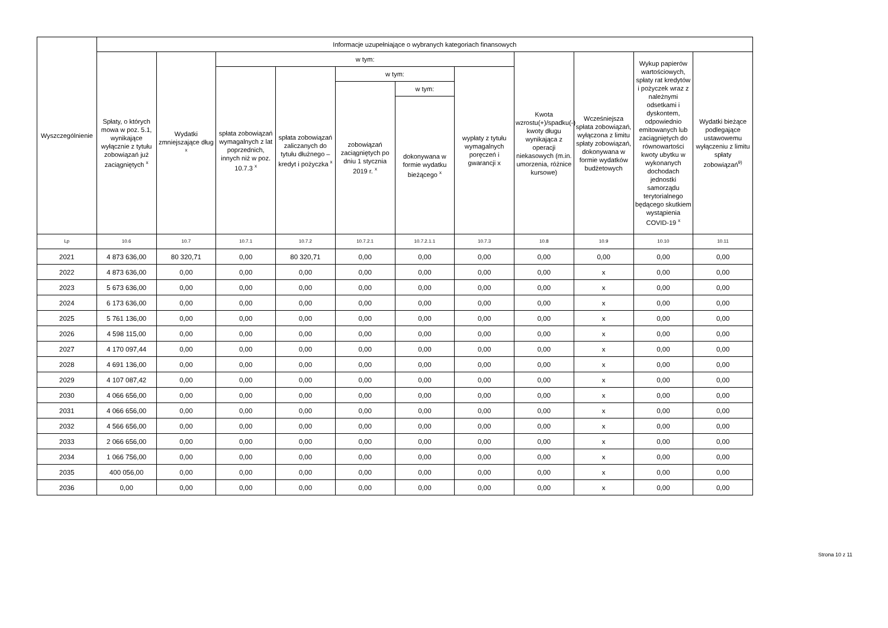| Wyszczególnienie | Informacje uzupełniające o wybranych kategoriach finansowych | | | | | | | | | | |
| --- | --- | --- | --- | --- | --- | --- | --- | --- | --- | --- | --- |
| | Spłaty, o których mowa w poz. 5.1, wynikające wyłącznie z tytułu zobowiązań już zaciągniętych <sup>x</sup> | Wydatki zmniejszające dług <sup>x</sup> | w tym: | | | | | Kwota wzrostu(+)/spadku(-) kwoty długu wynikająca z operacji niekasowych (m.in. umorzenia, różnice kursowe) | Wcześniejsza spłata zobowiązań, wyłączona z limitu spłaty zobowiązań, dokonywana w formie wydatków budżetowych | Wykup papierów wartościowych, spłaty rat kredytów i pożyczek wraz z należnymi odsetkami i dyskontem, odpowiednio emitowanych lub zaciągniętych do równowartości kwoty ubytku w wykonanych dochodach jednostki samorządu terytorialnego będącego skutkiem wystąpienia COVID-19 <sup>x</sup> | Wydatki bieżące podlegające ustawowemu wyłączeniu z limitu spłaty zobowiązań<sup>9)</sup> |
| | | | spłata zobowiązań wymagalnych z lat poprzednich, innych niż w poz. 10.7.3 <sup>x</sup> | spłata zobowiązań zaliczanych do tytułu dłużnego – kredyt i pożyczka <sup>x</sup> | w tym: | | wypłaty z tytułu wymagalnych poręczeń i gwarancji x | | | | |
| | | | | | zobowiązań zaciągniętych po dniu 1 stycznia 2019 r. <sup>x</sup> | w tym: | | | | | |
| | | | | | | dokonywana w formie wydatku bieżącego <sup>x</sup> | | | | | |
| Lp | 10.6 | 10.7 | 10.7.1 | 10.7.2 | 10.7.2.1 | 10.7.2.1.1 | 10.7.3 | 10.8 | 10.9 | 10.10 | 10.11 |
| 2021 | 4 873 636,00 | 80 320,71 | 0,00 | 80 320,71 | 0,00 | 0,00 | 0,00 | 0,00 | 0,00 | 0,00 | 0,00 |
| 2022 | 4 873 636,00 | 0,00 | 0,00 | 0,00 | 0,00 | 0,00 | 0,00 | 0,00 | x | 0,00 | 0,00 |
| 2023 | 5 673 636,00 | 0,00 | 0,00 | 0,00 | 0,00 | 0,00 | 0,00 | 0,00 | x | 0,00 | 0,00 |
| 2024 | 6 173 636,00 | 0,00 | 0,00 | 0,00 | 0,00 | 0,00 | 0,00 | 0,00 | x | 0,00 | 0,00 |
| 2025 | 5 761 136,00 | 0,00 | 0,00 | 0,00 | 0,00 | 0,00 | 0,00 | 0,00 | x | 0,00 | 0,00 |
| 2026 | 4 598 115,00 | 0,00 | 0,00 | 0,00 | 0,00 | 0,00 | 0,00 | 0,00 | x | 0,00 | 0,00 |
| 2027 | 4 170 097,44 | 0,00 | 0,00 | 0,00 | 0,00 | 0,00 | 0,00 | 0,00 | x | 0,00 | 0,00 |
| 2028 | 4 691 136,00 | 0,00 | 0,00 | 0,00 | 0,00 | 0,00 | 0,00 | 0,00 | x | 0,00 | 0,00 |
| 2029 | 4 107 087,42 | 0,00 | 0,00 | 0,00 | 0,00 | 0,00 | 0,00 | 0,00 | x | 0,00 | 0,00 |
| 2030 | 4 066 656,00 | 0,00 | 0,00 | 0,00 | 0,00 | 0,00 | 0,00 | 0,00 | x | 0,00 | 0,00 |
| 2031 | 4 066 656,00 | 0,00 | 0,00 | 0,00 | 0,00 | 0,00 | 0,00 | 0,00 | x | 0,00 | 0,00 |
| 2032 | 4 566 656,00 | 0,00 | 0,00 | 0,00 | 0,00 | 0,00 | 0,00 | 0,00 | x | 0,00 | 0,00 |
| 2033 | 2 066 656,00 | 0,00 | 0,00 | 0,00 | 0,00 | 0,00 | 0,00 | 0,00 | x | 0,00 | 0,00 |
| 2034 | 1 066 756,00 | 0,00 | 0,00 | 0,00 | 0,00 | 0,00 | 0,00 | 0,00 | x | 0,00 | 0,00 |
| 2035 | 400 056,00 | 0,00 | 0,00 | 0,00 | 0,00 | 0,00 | 0,00 | 0,00 | x | 0,00 | 0,00 |
| 2036 | 0,00 | 0,00 | 0,00 | 0,00 | 0,00 | 0,00 | 0,00 | 0,00 | x | 0,00 | 0,00 |
Strona 10 z 11